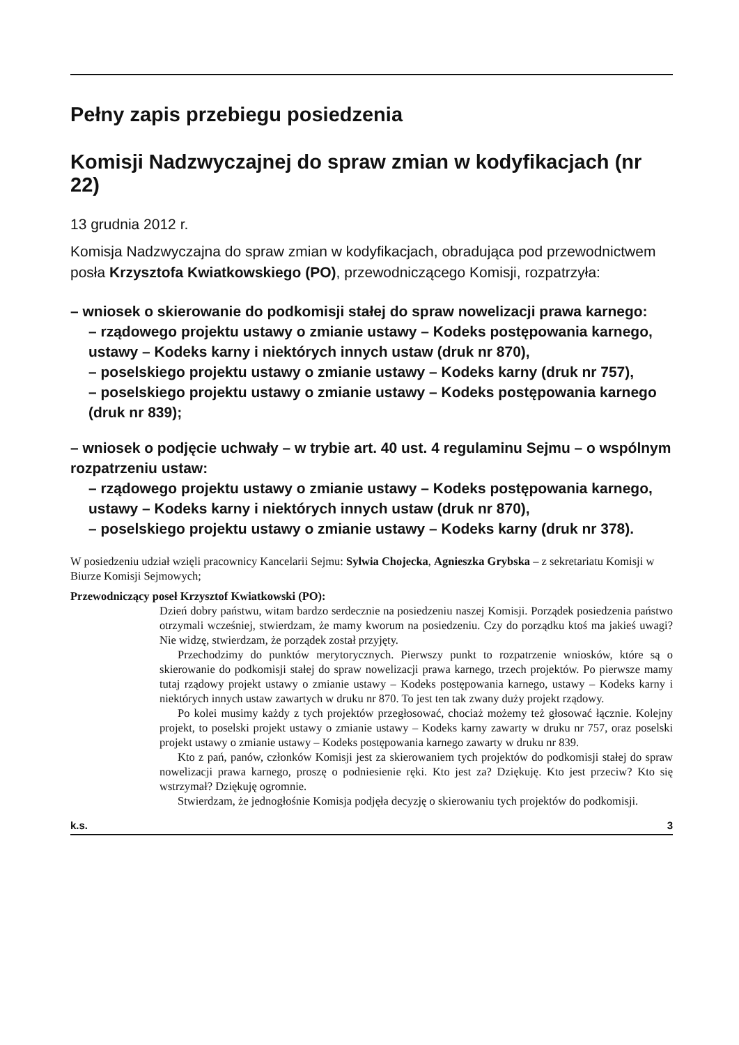Pełny zapis przebiegu posiedzenia
Komisji Nadzwyczajnej do spraw zmian w kodyfikacjach (nr 22)
13 grudnia 2012 r.
Komisja Nadzwyczajna do spraw zmian w kodyfikacjach, obradująca pod przewodnictwem posła Krzysztofa Kwiatkowskiego (PO), przewodniczącego Komisji, rozpatrzyła:
– wniosek o skierowanie do podkomisji stałej do spraw nowelizacji prawa karnego:
– rządowego projektu ustawy o zmianie ustawy – Kodeks postępowania karnego, ustawy – Kodeks karny i niektórych innych ustaw (druk nr 870),
– poselskiego projektu ustawy o zmianie ustawy – Kodeks karny (druk nr 757),
– poselskiego projektu ustawy o zmianie ustawy – Kodeks postępowania karnego (druk nr 839);
– wniosek o podjęcie uchwały – w trybie art. 40 ust. 4 regulaminu Sejmu – o wspólnym rozpatrzeniu ustaw:
– rządowego projektu ustawy o zmianie ustawy – Kodeks postępowania karnego, ustawy – Kodeks karny i niektórych innych ustaw (druk nr 870),
– poselskiego projektu ustawy o zmianie ustawy – Kodeks karny (druk nr 378).
W posiedzeniu udział wzięli pracownicy Kancelarii Sejmu: Sylwia Chojecka, Agnieszka Grybska – z sekretariatu Komisji w Biurze Komisji Sejmowych;
Przewodniczący poseł Krzysztof Kwiatkowski (PO):
Dzień dobry państwu, witam bardzo serdecznie na posiedzeniu naszej Komisji. Porządek posiedzenia państwo otrzymali wcześniej, stwierdzam, że mamy kworum na posiedzeniu. Czy do porządku ktoś ma jakieś uwagi? Nie widzę, stwierdzam, że porządek został przyjęty.
Przechodzimy do punktów merytorycznych. Pierwszy punkt to rozpatrzenie wniosków, które są o skierowanie do podkomisji stałej do spraw nowelizacji prawa karnego, trzech projektów. Po pierwsze mamy tutaj rządowy projekt ustawy o zmianie ustawy – Kodeks postępowania karnego, ustawy – Kodeks karny i niektórych innych ustaw zawartych w druku nr 870. To jest ten tak zwany duży projekt rządowy.
Po kolei musimy każdy z tych projektów przegłosować, chociaż możemy też głosować łącznie. Kolejny projekt, to poselski projekt ustawy o zmianie ustawy – Kodeks karny zawarty w druku nr 757, oraz poselski projekt ustawy o zmianie ustawy – Kodeks postępowania karnego zawarty w druku nr 839.
Kto z pań, panów, członków Komisji jest za skierowaniem tych projektów do podkomisji stałej do spraw nowelizacji prawa karnego, proszę o podniesienie ręki. Kto jest za? Dziękuję. Kto jest przeciw? Kto się wstrzymał? Dziękuję ogromnie.
Stwierdzam, że jednogłośnie Komisja podjęła decyzję o skierowaniu tych projektów do podkomisji.
k.s. 3